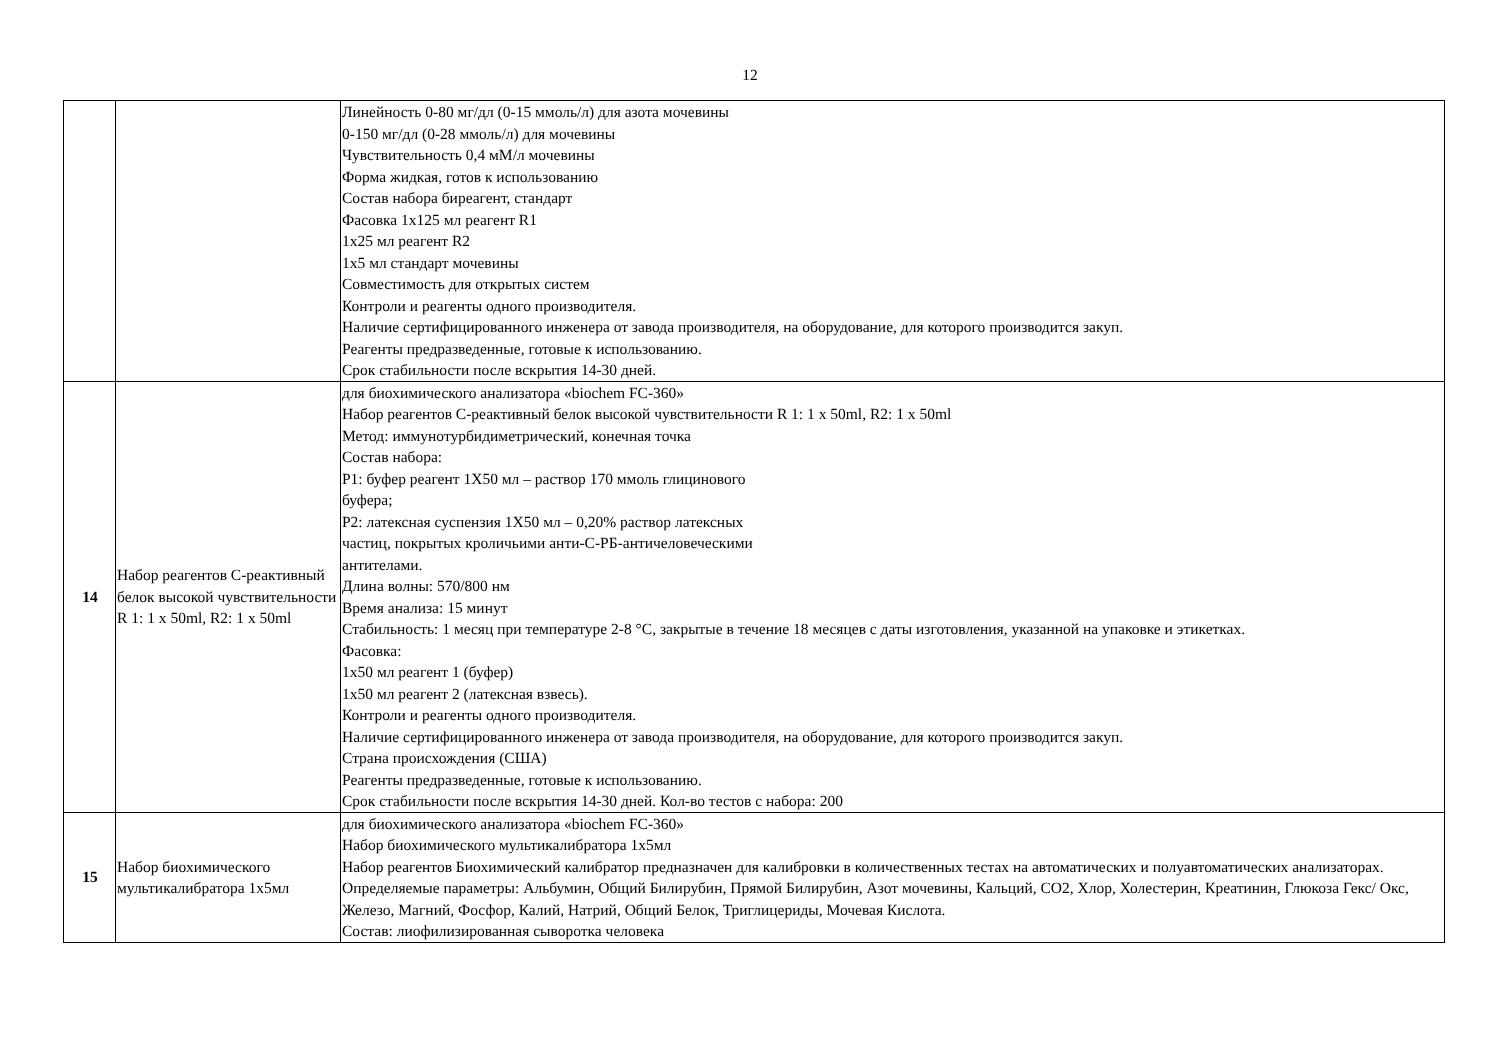12
| | | Линейность 0-80 мг/дл (0-15 ммоль/л) для азота мочевины 0-150 мг/дл (0-28 ммоль/л) для мочевины Чувствительность 0,4 мМ/л мочевины Форма жидкая, готов к использованию Состав набора биреагент, стандарт Фасовка 1х125 мл реагент R1 1х25 мл реагент R2 1х5 мл стандарт мочевины Совместимость для открытых систем Контроли и реагенты одного производителя. Наличие сертифицированного инженера от завода производителя, на оборудование, для которого производится закуп. Реагенты предразведенные, готовые к использованию. Срок стабильности после вскрытия 14-30 дней. |
| 14 | Набор реагентов С-реактивный белок высокой чувствительности R 1: 1 х 50ml, R2: 1 х 50ml | для биохимического анализатора «biochem FC-360» Набор реагентов С-реактивный белок высокой чувствительности R 1: 1 х 50ml, R2: 1 х 50ml Метод: иммунотурбидиметрический, конечная точка Состав набора: Р1: буфер реагент 1Х50 мл – раствор 170 ммоль глицинового буфера; Р2: латексная суспензия 1Х50 мл – 0,20% раствор латексных частиц, покрытых кроличьими анти-С-РБ-античеловеческими антителами. Длина волны: 570/800 нм Время анализа: 15 минут Стабильность: 1 месяц при температуре 2-8 °С, закрытые в течение 18 месяцев с даты изготовления, указанной на упаковке и этикетках. Фасовка: 1х50 мл реагент 1 (буфер) 1х50 мл реагент 2 (латексная взвесь). Контроли и реагенты одного производителя. Наличие сертифицированного инженера от завода производителя, на оборудование, для которого производится закуп. Страна происхождения (США) Реагенты предразведенные, готовые к использованию. Срок стабильности после вскрытия 14-30 дней. Кол-во тестов с набора: 200 |
| 15 | Набор биохимического мультикалибратора 1х5мл | для биохимического анализатора «biochem FC-360» Набор биохимического мультикалибратора 1х5мл Набор реагентов Биохимический калибратор предназначен для калибровки в количественных тестах на автоматических и полуавтоматических анализаторах. Определяемые параметры: Альбумин, Общий Билирубин, Прямой Билирубин, Азот мочевины, Кальций, СО2, Хлор, Холестерин, Креатинин, Глюкоза Гекс/ Окс, Железо, Магний, Фосфор, Калий, Натрий, Общий Белок, Триглицериды, Мочевая Кислота. Состав: лиофилизированная сыворотка человека |